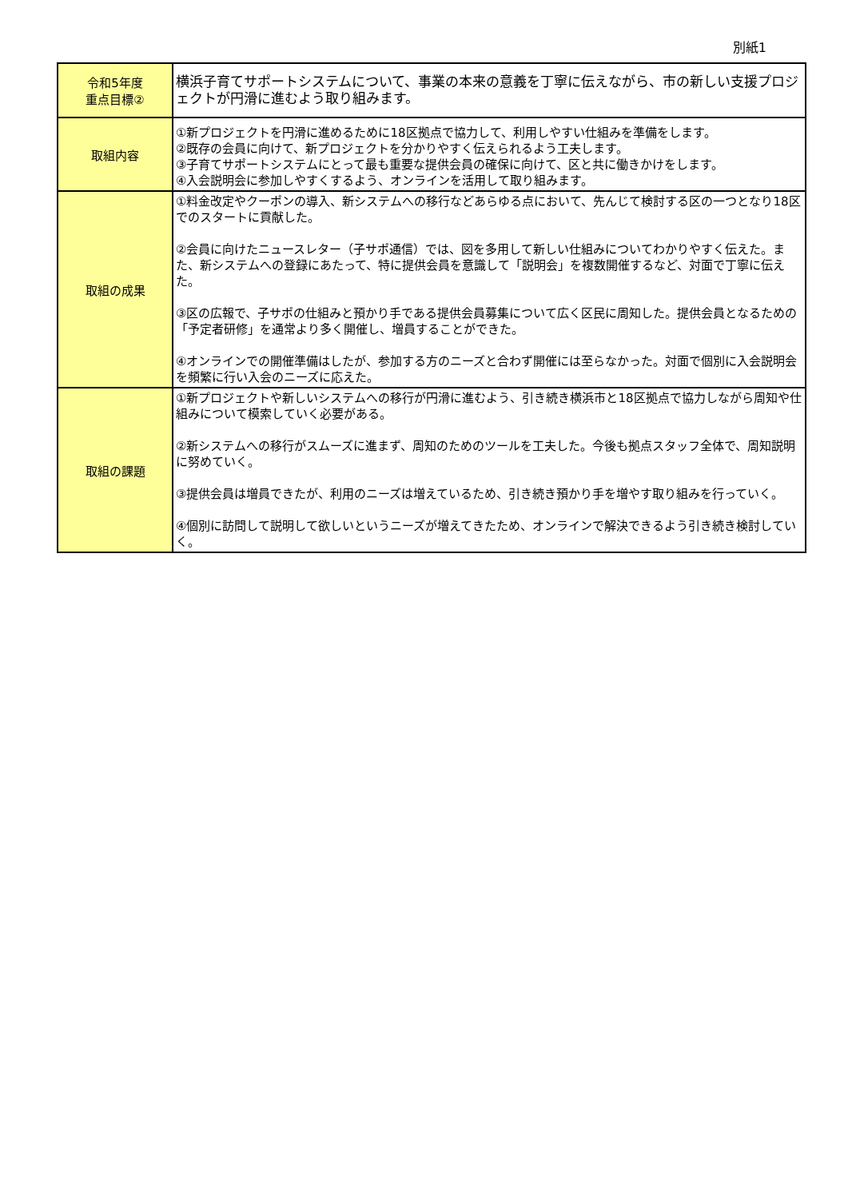別紙1
| 令和5年度 重点目標② | 横浜子育てサポートシステムについて、事業の本来の意義を丁寧に伝えながら、市の新しい支援プロジェクトが円滑に進むよう取り組みます。 |
| 取組内容 | ①新プロジェクトを円滑に進めるために18区拠点で協力して、利用しやすい仕組みを準備をします。 ②既存の会員に向けて、新プロジェクトを分かりやすく伝えられるよう工夫します。 ③子育てサポートシステムにとって最も重要な提供会員の確保に向けて、区と共に働きかけをします。 ④入会説明会に参加しやすくするよう、オンラインを活用して取り組みます。 |
| 取組の成果 | ①料金改定やクーポンの導入、新システムへの移行などあらゆる点において、先んじて検討する区の一つとなり18区でのスタートに貢献した。 ②会員に向けたニュースレター（子サポ通信）では、図を多用して新しい仕組みについてわかりやすく伝えた。また、新システムへの登録にあたって、特に提供会員を意識して「説明会」を複数開催するなど、対面で丁寧に伝えた。 ③区の広報で、子サポの仕組みと預かり手である提供会員募集について広く区民に周知した。提供会員となるための「予定者研修」を通常より多く開催し、増員することができた。 ④オンラインでの開催準備はしたが、参加する方のニーズと合わず開催には至らなかった。対面で個別に入会説明会を頻繁に行い入会のニーズに応えた。 |
| 取組の課題 | ①新プロジェクトや新しいシステムへの移行が円滑に進むよう、引き続き横浜市と18区拠点で協力しながら周知や仕組みについて模索していく必要がある。 ②新システムへの移行がスムーズに進まず、周知のためのツールを工夫した。今後も拠点スタッフ全体で、周知説明に努めていく。 ③提供会員は増員できたが、利用のニーズは増えているため、引き続き預かり手を増やす取り組みを行っていく。 ④個別に訪問して説明して欲しいというニーズが増えてきたため、オンラインで解決できるよう引き続き検討していく。 |